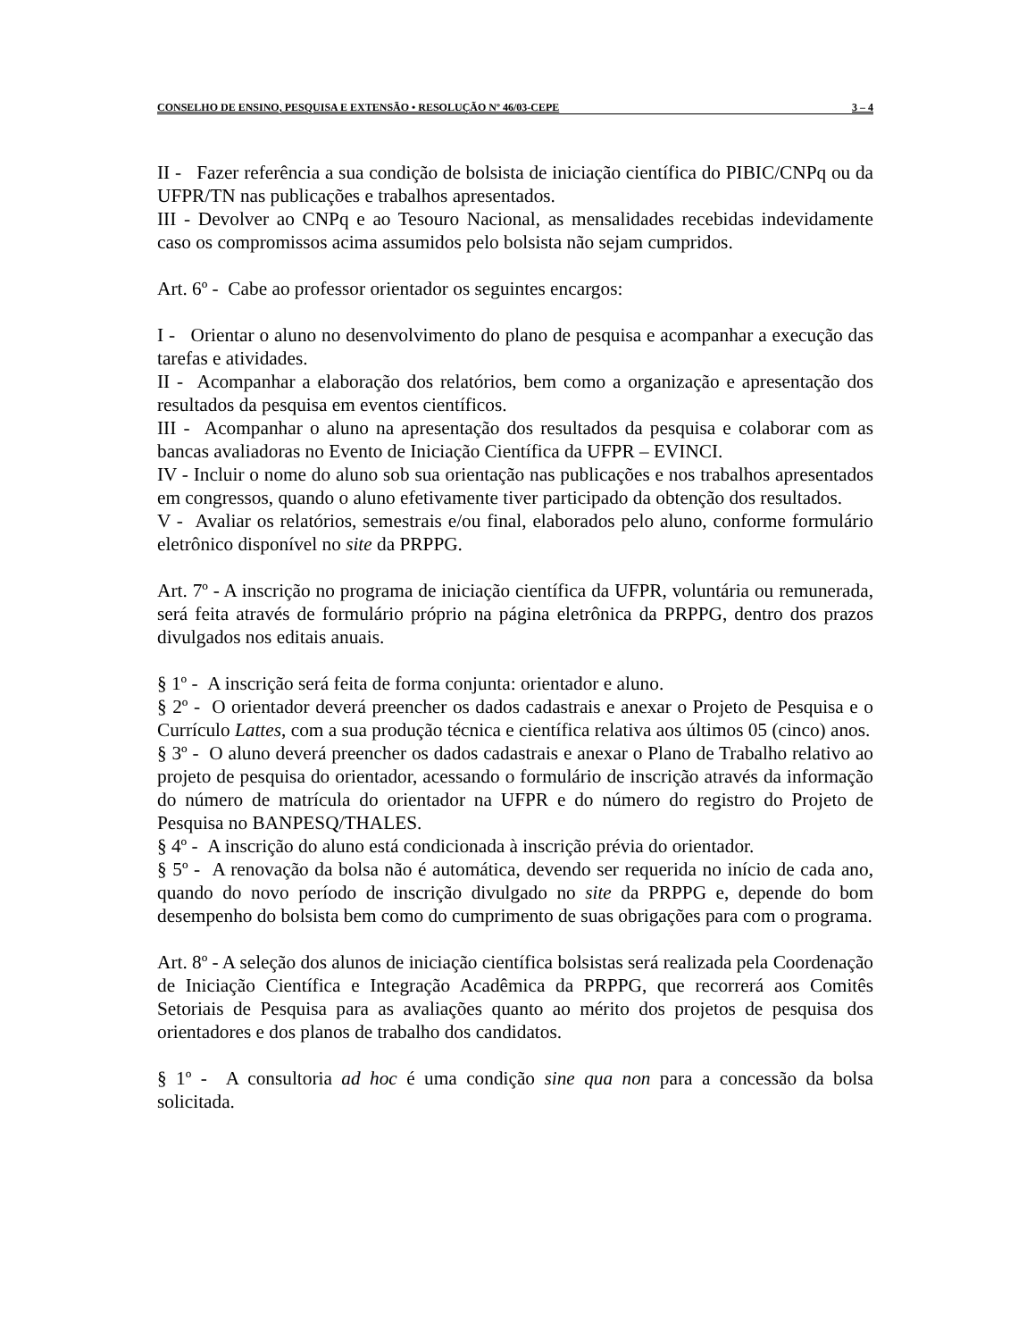CONSELHO DE ENSINO, PESQUISA E EXTENSÃO • RESOLUÇÃO Nº 46/03-CEPE 3 – 4
II - Fazer referência a sua condição de bolsista de iniciação científica do PIBIC/CNPq ou da UFPR/TN nas publicações e trabalhos apresentados.
III - Devolver ao CNPq e ao Tesouro Nacional, as mensalidades recebidas indevidamente caso os compromissos acima assumidos pelo bolsista não sejam cumpridos.
Art. 6º - Cabe ao professor orientador os seguintes encargos:
I - Orientar o aluno no desenvolvimento do plano de pesquisa e acompanhar a execução das tarefas e atividades.
II - Acompanhar a elaboração dos relatórios, bem como a organização e apresentação dos resultados da pesquisa em eventos científicos.
III - Acompanhar o aluno na apresentação dos resultados da pesquisa e colaborar com as bancas avaliadoras no Evento de Iniciação Científica da UFPR – EVINCI.
IV - Incluir o nome do aluno sob sua orientação nas publicações e nos trabalhos apresentados em congressos, quando o aluno efetivamente tiver participado da obtenção dos resultados.
V - Avaliar os relatórios, semestrais e/ou final, elaborados pelo aluno, conforme formulário eletrônico disponível no site da PRPPG.
Art. 7º - A inscrição no programa de iniciação científica da UFPR, voluntária ou remunerada, será feita através de formulário próprio na página eletrônica da PRPPG, dentro dos prazos divulgados nos editais anuais.
§ 1º - A inscrição será feita de forma conjunta: orientador e aluno.
§ 2º - O orientador deverá preencher os dados cadastrais e anexar o Projeto de Pesquisa e o Currículo Lattes, com a sua produção técnica e científica relativa aos últimos 05 (cinco) anos.
§ 3º - O aluno deverá preencher os dados cadastrais e anexar o Plano de Trabalho relativo ao projeto de pesquisa do orientador, acessando o formulário de inscrição através da informação do número de matrícula do orientador na UFPR e do número do registro do Projeto de Pesquisa no BANPESQ/THALES.
§ 4º - A inscrição do aluno está condicionada à inscrição prévia do orientador.
§ 5º - A renovação da bolsa não é automática, devendo ser requerida no início de cada ano, quando do novo período de inscrição divulgado no site da PRPPG e, depende do bom desempenho do bolsista bem como do cumprimento de suas obrigações para com o programa.
Art. 8º - A seleção dos alunos de iniciação científica bolsistas será realizada pela Coordenação de Iniciação Científica e Integração Acadêmica da PRPPG, que recorrerá aos Comitês Setoriais de Pesquisa para as avaliações quanto ao mérito dos projetos de pesquisa dos orientadores e dos planos de trabalho dos candidatos.
§ 1º - A consultoria ad hoc é uma condição sine qua non para a concessão da bolsa solicitada.